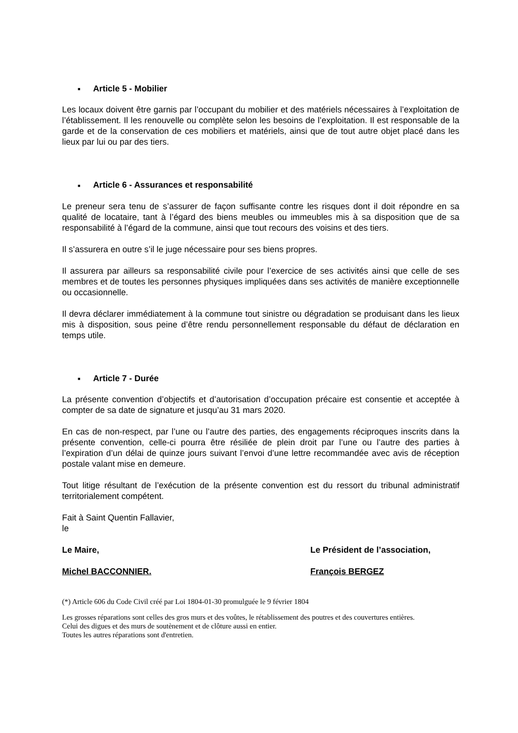■ Article 5 - Mobilier
Les locaux doivent être garnis par l’occupant du mobilier et des matériels nécessaires à l’exploitation de l’établissement. Il les renouvelle ou complète selon les besoins de l’exploitation. Il est responsable de la garde et de la conservation de ces mobiliers et matériels, ainsi que de tout autre objet placé dans les lieux par lui ou par des tiers.
■ Article 6 - Assurances et responsabilité
Le preneur sera tenu de s’assurer de façon suffisante contre les risques dont il doit répondre en sa qualité de locataire, tant à l’égard des biens meubles ou immeubles mis à sa disposition que de sa responsabilité à l’égard de la commune, ainsi que tout recours des voisins et des tiers.
Il s’assurera en outre s’il le juge nécessaire pour ses biens propres.
Il assurera par ailleurs sa responsabilité civile pour l’exercice de ses activités ainsi que celle de ses membres et de toutes les personnes physiques impliquées dans ses activités de manière exceptionnelle ou occasionnelle.
Il devra déclarer immédiatement à la commune tout sinistre ou dégradation se produisant dans les lieux mis à disposition, sous peine d’être rendu personnellement responsable du défaut de déclaration en temps utile.
■ Article 7 - Durée
La présente convention d’objectifs et d’autorisation d’occupation précaire est consentie et acceptée à compter de sa date de signature et jusqu’au 31 mars 2020.
En cas de non-respect, par l’une ou l’autre des parties, des engagements réciproques inscrits dans la présente convention, celle-ci pourra être résiliée de plein droit par l’une ou l’autre des parties à l’expiration d’un délai de quinze jours suivant l’envoi d’une lettre recommandée avec avis de réception postale valant mise en demeure.
Tout litige résultant de l’exécution de la présente convention est du ressort du tribunal administratif territorialement compétent.
Fait à Saint Quentin Fallavier,
le
Le Maire, Le Président de l’association,
Michel BACCONNIER. François BERGEZ
(*) Article 606 du Code Civil créé par Loi 1804-01-30 promulguée le 9 février 1804
Les grosses réparations sont celles des gros murs et des voûtes, le rétablissement des poutres et des couvertures entières.
Celui des digues et des murs de soutènement et de clôture aussi en entier.
Toutes les autres réparations sont d'entretien.